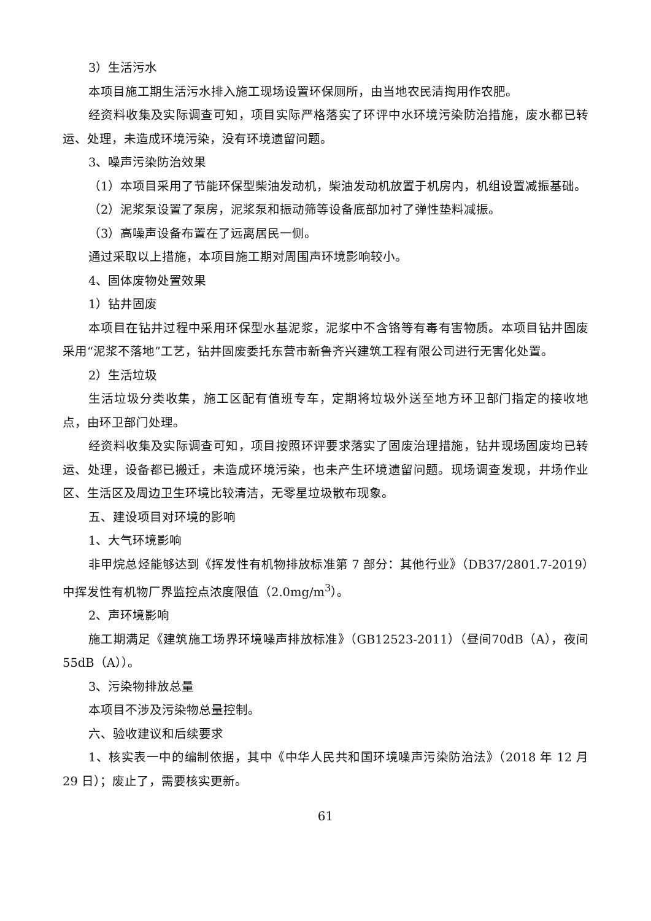3）生活污水
本项目施工期生活污水排入施工现场设置环保厕所，由当地农民清掏用作农肥。
经资料收集及实际调查可知，项目实际严格落实了环评中水环境污染防治措施，废水都已转运、处理，未造成环境污染，没有环境遗留问题。
3、噪声污染防治效果
（1）本项目采用了节能环保型柴油发动机，柴油发动机放置于机房内，机组设置减振基础。
（2）泥浆泵设置了泵房，泥浆泵和振动筛等设备底部加衬了弹性垫料减振。
（3）高噪声设备布置在了远离居民一侧。
通过采取以上措施，本项目施工期对周围声环境影响较小。
4、固体废物处置效果
1）钻井固废
本项目在钻井过程中采用环保型水基泥浆，泥浆中不含铬等有毒有害物质。本项目钻井固废采用“泥浆不落地”工艺，钻井固废委托东营市新鲁齐兴建筑工程有限公司进行无害化处置。
2）生活垃圾
生活垃圾分类收集，施工区配有值班专车，定期将垃圾外送至地方环卫部门指定的接收地点，由环卫部门处理。
经资料收集及实际调查可知，项目按照环评要求落实了固废治理措施，钻井现场固废均已转运、处理，设备都已搬迁，未造成环境污染，也未产生环境遗留问题。现场调查发现，井场作业区、生活区及周边卫生环境比较清洁，无零星垃圾散布现象。
五、建设项目对环境的影响
1、大气环境影响
非甲烷总烃能够达到《挥发性有机物排放标准第 7 部分：其他行业》（DB37/2801.7-2019）中挥发性有机物厂界监控点浓度限值（2.0mg/m<sup>3</sup>）。
2、声环境影响
施工期满足《建筑施工场界环境噪声排放标准》（GB12523-2011）（昼间70dB（A），夜间55dB（A））。
3、污染物排放总量
本项目不涉及污染物总量控制。
六、验收建议和后续要求
1、核实表一中的编制依据，其中《中华人民共和国环境噪声污染防治法》（2018 年 12 月 29 日）；废止了，需要核实更新。
61